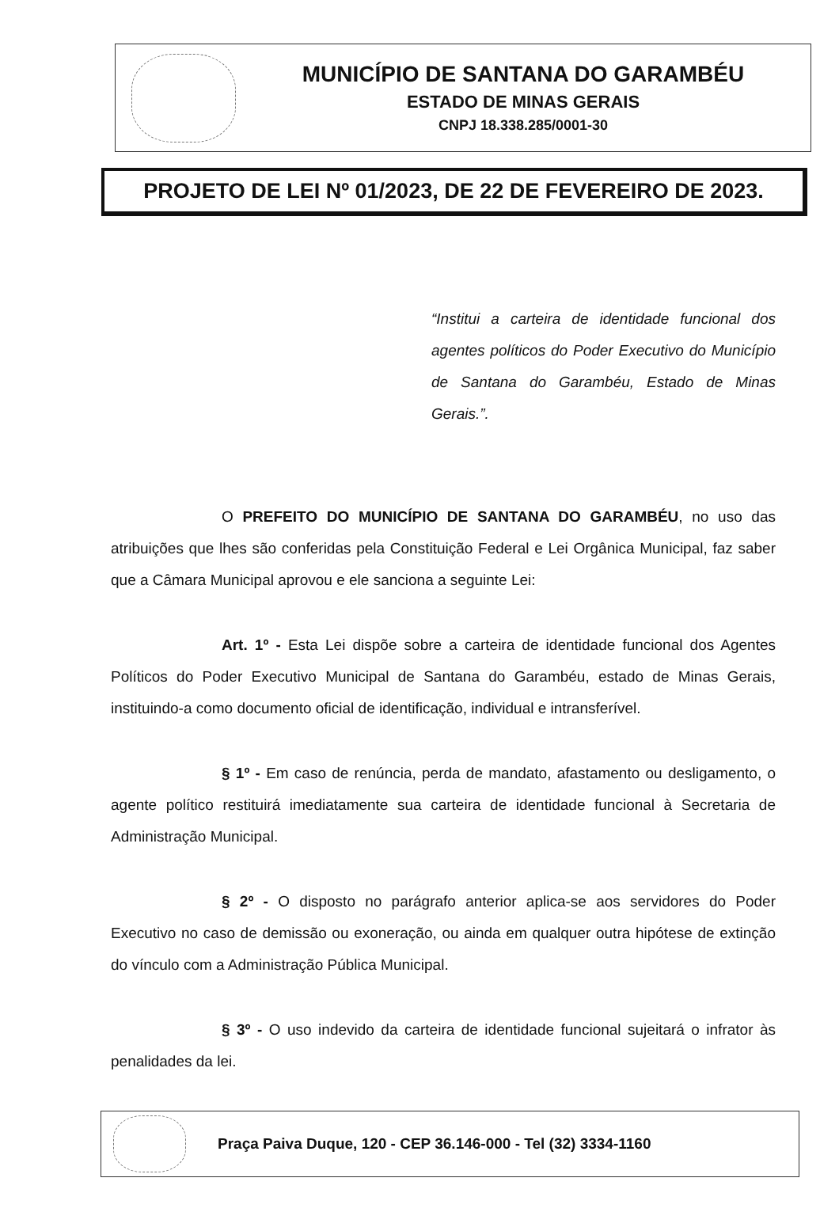MUNICÍPIO DE SANTANA DO GARAMBÉU
ESTADO DE MINAS GERAIS
CNPJ 18.338.285/0001-30
PROJETO DE LEI Nº 01/2023, DE 22 DE FEVEREIRO DE 2023.
“Institui a carteira de identidade funcional dos agentes políticos do Poder Executivo do Município de Santana do Garambéu, Estado de Minas Gerais.”.
O PREFEITO DO MUNICÍPIO DE SANTANA DO GARAMBÉU, no uso das atribuições que lhes são conferidas pela Constituição Federal e Lei Orgânica Municipal, faz saber que a Câmara Municipal aprovou e ele sanciona a seguinte Lei:
Art. 1º - Esta Lei dispõe sobre a carteira de identidade funcional dos Agentes Políticos do Poder Executivo Municipal de Santana do Garambéu, estado de Minas Gerais, instituindo-a como documento oficial de identificação, individual e intransferível.
§ 1º - Em caso de renúncia, perda de mandato, afastamento ou desligamento, o agente político restituirá imediatamente sua carteira de identidade funcional à Secretaria de Administração Municipal.
§ 2º - O disposto no parágrafo anterior aplica-se aos servidores do Poder Executivo no caso de demissão ou exoneração, ou ainda em qualquer outra hipótese de extinção do vínculo com a Administração Pública Municipal.
§ 3º - O uso indevido da carteira de identidade funcional sujeitará o infrator às penalidades da lei.
Praça Paiva Duque, 120 - CEP 36.146-000 - Tel (32) 3334-1160